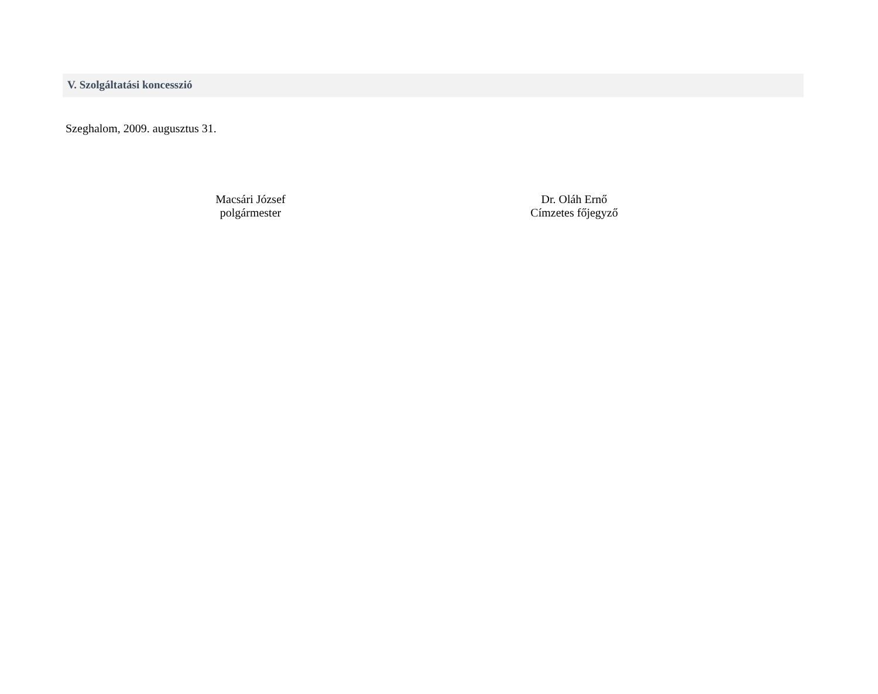V. Szolgáltatási koncesszió
Szeghalom, 2009. augusztus 31.
Macsári József
polgármester
Dr. Oláh Ernő
Címzetes főjegyző